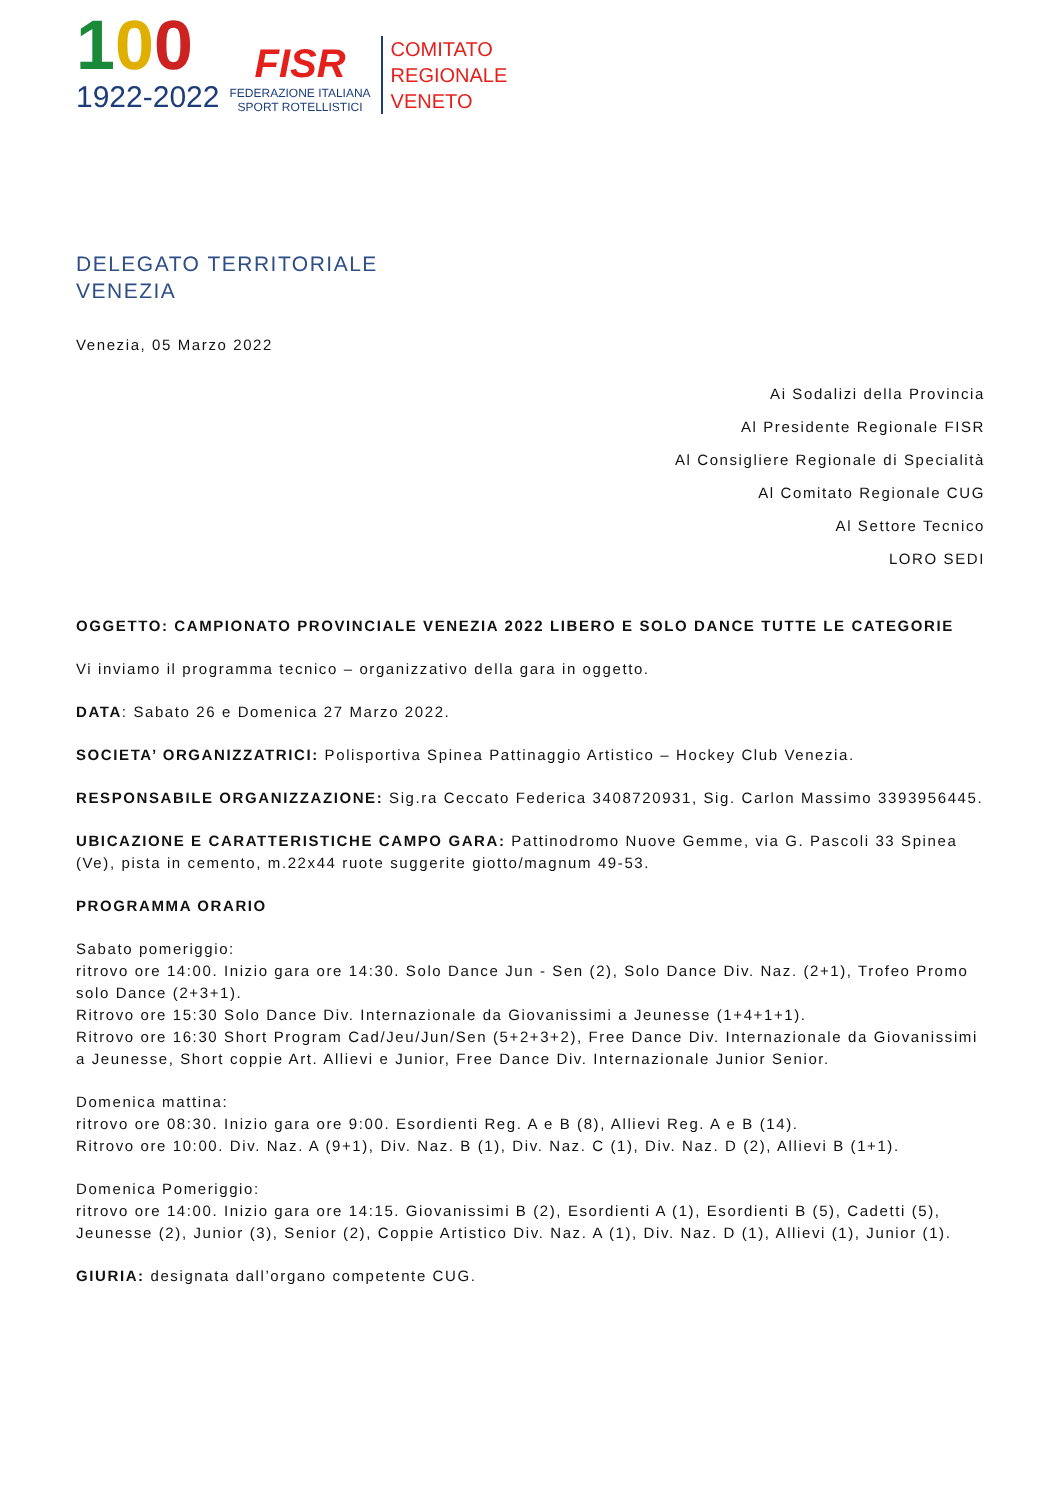100
1922-2022
FISR
FEDERAZIONE ITALIANA
SPORT ROTELLISTICI
COMITATO
REGIONALE
VENETO
DELEGATO TERRITORIALE
VENEZIA
Venezia, 05 Marzo 2022
Ai Sodalizi della Provincia
Al Presidente Regionale FISR
Al Consigliere Regionale di Specialità
Al Comitato Regionale CUG
Al Settore Tecnico
LORO SEDI
OGGETTO: CAMPIONATO PROVINCIALE VENEZIA 2022 LIBERO E SOLO DANCE TUTTE LE CATEGORIE
Vi inviamo il programma tecnico – organizzativo della gara in oggetto.
DATA: Sabato 26 e Domenica 27 Marzo 2022.
SOCIETA’ ORGANIZZATRICI: Polisportiva Spinea Pattinaggio Artistico – Hockey Club Venezia.
RESPONSABILE ORGANIZZAZIONE: Sig.ra Ceccato Federica 3408720931, Sig. Carlon Massimo 3393956445.
UBICAZIONE E CARATTERISTICHE CAMPO GARA: Pattinodromo Nuove Gemme, via G. Pascoli 33 Spinea (Ve), pista in cemento, m.22x44 ruote suggerite giotto/magnum 49-53.
PROGRAMMA ORARIO
Sabato pomeriggio:
ritrovo ore 14:00. Inizio gara ore 14:30. Solo Dance Jun - Sen (2), Solo Dance Div. Naz. (2+1), Trofeo Promo solo Dance (2+3+1).
Ritrovo ore 15:30 Solo Dance Div. Internazionale da Giovanissimi a Jeunesse (1+4+1+1).
Ritrovo ore 16:30 Short Program Cad/Jeu/Jun/Sen (5+2+3+2), Free Dance Div. Internazionale da Giovanissimi a Jeunesse, Short coppie Art. Allievi e Junior, Free Dance Div. Internazionale Junior Senior.
Domenica mattina:
ritrovo ore 08:30. Inizio gara ore 9:00. Esordienti Reg. A e B (8), Allievi Reg. A e B (14).
Ritrovo ore 10:00. Div. Naz. A (9+1), Div. Naz. B (1), Div. Naz. C (1), Div. Naz. D (2), Allievi B (1+1).
Domenica Pomeriggio:
ritrovo ore 14:00. Inizio gara ore 14:15. Giovanissimi B (2), Esordienti A (1), Esordienti B (5), Cadetti (5), Jeunesse (2), Junior (3), Senior (2), Coppie Artistico Div. Naz. A (1), Div. Naz. D (1), Allievi (1), Junior (1).
GIURIA: designata dall’organo competente CUG.